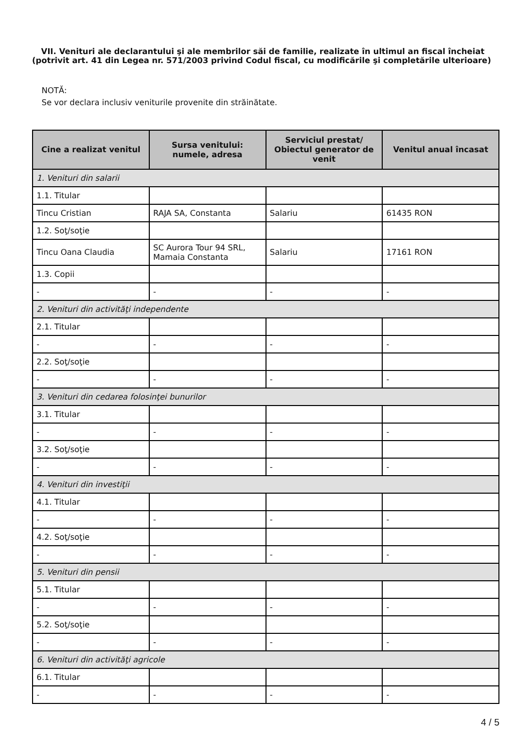VII. Venituri ale declarantului şi ale membrilor săi de familie, realizate în ultimul an fiscal încheiat (potrivit art. 41 din Legea nr. 571/2003 privind Codul fiscal, cu modificările şi completările ulterioare)
NOTĂ:
Se vor declara inclusiv veniturile provenite din străinătate.
| Cine a realizat venitul | Sursa venitului: numele, adresa | Serviciul prestat/ Obiectul generator de venit | Venitul anual încasat |
| --- | --- | --- | --- |
| 1. Venituri din salarii | | | |
| 1.1. Titular | | | |
| Tincu Cristian | RAJA SA, Constanta | Salariu | 61435 RON |
| 1.2. Soţ/soţie | | | |
| Tincu Oana Claudia | SC Aurora Tour 94 SRL, Mamaia Constanta | Salariu | 17161 RON |
| 1.3. Copii | | | |
| - | - | - | - |
| 2. Venituri din activităţi independente | | | |
| 2.1. Titular | | | |
| - | - | - | - |
| 2.2. Soţ/soţie | | | |
| - | - | - | - |
| 3. Venituri din cedarea folosinţei bunurilor | | | |
| 3.1. Titular | | | |
| - | - | - | - |
| 3.2. Soţ/soţie | | | |
| - | - | - | - |
| 4. Venituri din investiţii | | | |
| 4.1. Titular | | | |
| - | - | - | - |
| 4.2. Soţ/soţie | | | |
| - | - | - | - |
| 5. Venituri din pensii | | | |
| 5.1. Titular | | | |
| - | - | - | - |
| 5.2. Soţ/soţie | | | |
| - | - | - | - |
| 6. Venituri din activităţi agricole | | | |
| 6.1. Titular | | | |
| - | - | - | - |
4 / 5